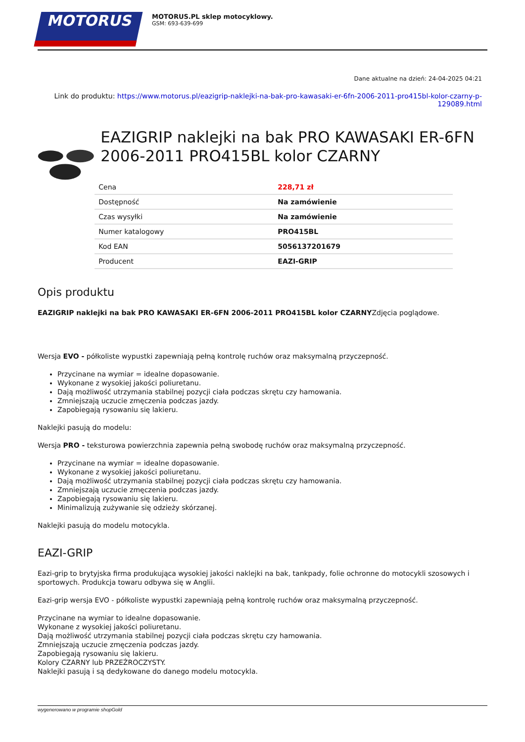MOTORUS
MOTORUS.PL sklep motocyklowy.
GSM: 693-639-699
Dane aktualne na dzień: 24-04-2025 04:21
Link do produktu: https://www.motorus.pl/eazigrip-naklejki-na-bak-pro-kawasaki-er-6fn-2006-2011-pro415bl-kolor-czarny-p-129089.html
EAZIGRIP naklejki na bak PRO KAWASAKI ER-6FN 2006-2011 PRO415BL kolor CZARNY
| Cena | 228,71 zł |
| Dostępność | Na zamówienie |
| Czas wysyłki | Na zamówienie |
| Numer katalogowy | PRO415BL |
| Kod EAN | 5056137201679 |
| Producent | EAZI-GRIP |
Opis produktu
EAZIGRIP naklejki na bak PRO KAWASAKI ER-6FN 2006-2011 PRO415BL kolor CZARNYZdjęcia poglądowe.
Wersja EVO - półkoliste wypustki zapewniają pełną kontrolę ruchów oraz maksymalną przyczepność.
Przycinane na wymiar = idealne dopasowanie.
Wykonane z wysokiej jakości poliuretanu.
Dają możliwość utrzymania stabilnej pozycji ciała podczas skrętu czy hamowania.
Zmniejszają uczucie zmęczenia podczas jazdy.
Zapobiegają rysowaniu się lakieru.
Naklejki pasują do modelu:
Wersja PRO - teksturowa powierzchnia zapewnia pełną swobodę ruchów oraz maksymalną przyczepność.
Przycinane na wymiar = idealne dopasowanie.
Wykonane z wysokiej jakości poliuretanu.
Dają możliwość utrzymania stabilnej pozycji ciała podczas skrętu czy hamowania.
Zmniejszają uczucie zmęczenia podczas jazdy.
Zapobiegają rysowaniu się lakieru.
Minimalizują zużywanie się odzieży skórzanej.
Naklejki pasują do modelu motocykla.
EAZI-GRIP
Eazi-grip to brytyjska firma produkująca wysokiej jakości naklejki na bak, tankpady, folie ochronne do motocykli szosowych i sportowych. Produkcja towaru odbywa się w Anglii.
Eazi-grip wersja EVO - półkoliste wypustki zapewniają pełną kontrolę ruchów oraz maksymalną przyczepność.
Przycinane na wymiar to idealne dopasowanie.
Wykonane z wysokiej jakości poliuretanu.
Dają możliwość utrzymania stabilnej pozycji ciała podczas skrętu czy hamowania.
Zmniejszają uczucie zmęczenia podczas jazdy.
Zapobiegają rysowaniu się lakieru.
Kolory CZARNY lub PRZEŹROCZYSTY.
Naklejki pasują i są dedykowane do danego modelu motocykla.
wygenerowano w programie shopGold